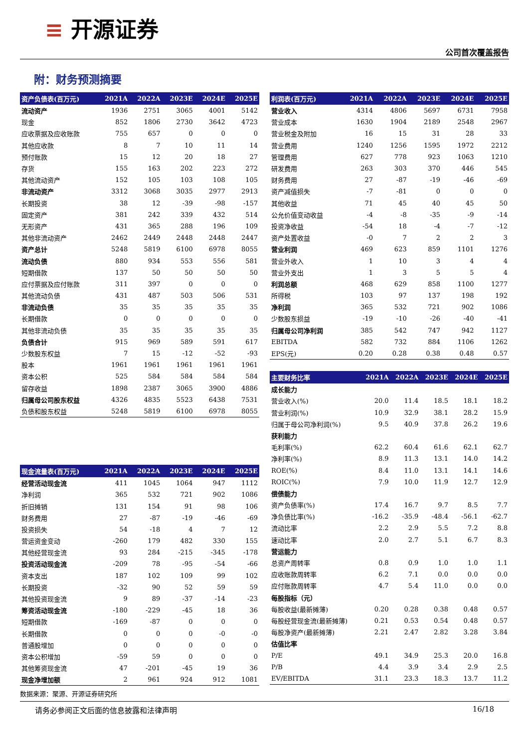≡ 开源证券
公司首次覆盖报告
附：财务预测摘要
| 资产负债表(百万元) | 2021A | 2022A | 2023E | 2024E | 2025E |
| --- | --- | --- | --- | --- | --- |
| 流动资产 | 1936 | 2751 | 3065 | 4001 | 5142 |
| 现金 | 852 | 1806 | 2730 | 3642 | 4723 |
| 应收票据及应收账款 | 755 | 657 | 0 | 0 | 0 |
| 其他应收款 | 8 | 7 | 10 | 11 | 14 |
| 预付账款 | 15 | 12 | 20 | 18 | 27 |
| 存货 | 155 | 163 | 202 | 223 | 272 |
| 其他流动资产 | 152 | 105 | 103 | 108 | 105 |
| 非流动资产 | 3312 | 3068 | 3035 | 2977 | 2913 |
| 长期投资 | 38 | 12 | -39 | -98 | -157 |
| 固定资产 | 381 | 242 | 339 | 432 | 514 |
| 无形资产 | 431 | 365 | 288 | 196 | 109 |
| 其他非流动资产 | 2462 | 2449 | 2448 | 2448 | 2447 |
| 资产总计 | 5248 | 5819 | 6100 | 6978 | 8055 |
| 流动负债 | 880 | 934 | 553 | 556 | 581 |
| 短期借款 | 137 | 50 | 50 | 50 | 50 |
| 应付票据及应付账款 | 311 | 397 | 0 | 0 | 0 |
| 其他流动负债 | 431 | 487 | 503 | 506 | 531 |
| 非流动负债 | 35 | 35 | 35 | 35 | 35 |
| 长期借款 | 0 | 0 | 0 | 0 | 0 |
| 其他非流动负债 | 35 | 35 | 35 | 35 | 35 |
| 负债合计 | 915 | 969 | 589 | 591 | 617 |
| 少数股东权益 | 7 | 15 | -12 | -52 | -93 |
| 股本 | 1961 | 1961 | 1961 | 1961 | 1961 |
| 资本公积 | 525 | 584 | 584 | 584 | 584 |
| 留存收益 | 1898 | 2387 | 3065 | 3900 | 4886 |
| 归属母公司股东权益 | 4326 | 4835 | 5523 | 6438 | 7531 |
| 负债和股东权益 | 5248 | 5819 | 6100 | 6978 | 8055 |
| 现金流量表(百万元) | 2021A | 2022A | 2023E | 2024E | 2025E |
| --- | --- | --- | --- | --- | --- |
| 经营活动现金流 | 411 | 1045 | 1064 | 947 | 1112 |
| 净利润 | 365 | 532 | 721 | 902 | 1086 |
| 折旧摊销 | 131 | 154 | 91 | 98 | 106 |
| 财务费用 | 27 | -87 | -19 | -46 | -69 |
| 投资损失 | 54 | -18 | 4 | 7 | 12 |
| 营运资金变动 | -260 | 179 | 482 | 330 | 155 |
| 其他经营现金流 | 93 | 284 | -215 | -345 | -178 |
| 投资活动现金流 | -209 | 78 | -95 | -54 | -66 |
| 资本支出 | 187 | 102 | 109 | 99 | 102 |
| 长期投资 | -32 | 90 | 52 | 59 | 59 |
| 其他投资现金流 | 9 | 89 | -37 | -14 | -23 |
| 筹资活动现金流 | -180 | -229 | -45 | 18 | 36 |
| 短期借款 | -169 | -87 | 0 | 0 | 0 |
| 长期借款 | 0 | 0 | 0 | -0 | -0 |
| 普通股增加 | 0 | 0 | 0 | 0 | 0 |
| 资本公积增加 | -59 | 59 | 0 | 0 | 0 |
| 其他筹资现金流 | 47 | -201 | -45 | 19 | 36 |
| 现金净增加额 | 2 | 961 | 924 | 912 | 1081 |
| 利润表(百万元) | 2021A | 2022A | 2023E | 2024E | 2025E |
| --- | --- | --- | --- | --- | --- |
| 营业收入 | 4314 | 4806 | 5697 | 6731 | 7958 |
| 营业成本 | 1630 | 1904 | 2189 | 2548 | 2967 |
| 营业税金及附加 | 16 | 15 | 31 | 28 | 33 |
| 营业费用 | 1240 | 1256 | 1595 | 1972 | 2212 |
| 管理费用 | 627 | 778 | 923 | 1063 | 1210 |
| 研发费用 | 263 | 303 | 370 | 446 | 545 |
| 财务费用 | 27 | -87 | -19 | -46 | -69 |
| 资产减值损失 | -7 | -81 | 0 | 0 | 0 |
| 其他收益 | 71 | 45 | 40 | 45 | 50 |
| 公允价值变动收益 | -4 | -8 | -35 | -9 | -14 |
| 投资净收益 | -54 | 18 | -4 | -7 | -12 |
| 资产处置收益 | -0 | 7 | 2 | 2 | 3 |
| 营业利润 | 469 | 623 | 859 | 1101 | 1276 |
| 营业外收入 | 1 | 10 | 3 | 4 | 4 |
| 营业外支出 | 1 | 3 | 5 | 5 | 4 |
| 利润总额 | 468 | 629 | 858 | 1100 | 1277 |
| 所得税 | 103 | 97 | 137 | 198 | 192 |
| 净利润 | 365 | 532 | 721 | 902 | 1086 |
| 少数股东损益 | -19 | -10 | -26 | -40 | -41 |
| 归属母公司净利润 | 385 | 542 | 747 | 942 | 1127 |
| EBITDA | 582 | 732 | 884 | 1106 | 1262 |
| EPS(元) | 0.20 | 0.28 | 0.38 | 0.48 | 0.57 |
| 主要财务比率 | 2021A | 2022A | 2023E | 2024E | 2025E |
| --- | --- | --- | --- | --- | --- |
| 成长能力 | | | | | |
| 营业收入(%) | 20.0 | 11.4 | 18.5 | 18.1 | 18.2 |
| 营业利润(%) | 10.9 | 32.9 | 38.1 | 28.2 | 15.9 |
| 归属于母公司净利润(%) | 9.5 | 40.9 | 37.8 | 26.2 | 19.6 |
| 获利能力 | | | | | |
| 毛利率(%) | 62.2 | 60.4 | 61.6 | 62.1 | 62.7 |
| 净利率(%) | 8.9 | 11.3 | 13.1 | 14.0 | 14.2 |
| ROE(%) | 8.4 | 11.0 | 13.1 | 14.1 | 14.6 |
| ROIC(%) | 7.9 | 10.0 | 11.9 | 12.7 | 12.9 |
| 偿债能力 | | | | | |
| 资产负债率(%) | 17.4 | 16.7 | 9.7 | 8.5 | 7.7 |
| 净负债比率(%) | -16.2 | -35.9 | -48.4 | -56.1 | -62.7 |
| 流动比率 | 2.2 | 2.9 | 5.5 | 7.2 | 8.8 |
| 速动比率 | 2.0 | 2.7 | 5.1 | 6.7 | 8.3 |
| 营运能力 | | | | | |
| 总资产周转率 | 0.8 | 0.9 | 1.0 | 1.0 | 1.1 |
| 应收账款周转率 | 6.2 | 7.1 | 0.0 | 0.0 | 0.0 |
| 应付账款周转率 | 4.7 | 5.4 | 11.0 | 0.0 | 0.0 |
| 每股指标（元） | | | | | |
| 每股收益(最新摊薄) | 0.20 | 0.28 | 0.38 | 0.48 | 0.57 |
| 每股经营现金流(最新摊薄) | 0.21 | 0.53 | 0.54 | 0.48 | 0.57 |
| 每股净资产(最新摊薄) | 2.21 | 2.47 | 2.82 | 3.28 | 3.84 |
| 估值比率 | | | | | |
| P/E | 49.1 | 34.9 | 25.3 | 20.0 | 16.8 |
| P/B | 4.4 | 3.9 | 3.4 | 2.9 | 2.5 |
| EV/EBITDA | 31.1 | 23.3 | 18.3 | 13.7 | 11.2 |
数据来源：聚源、开源证券研究所
请务必参阅正文后面的信息披露和法律声明 16/18